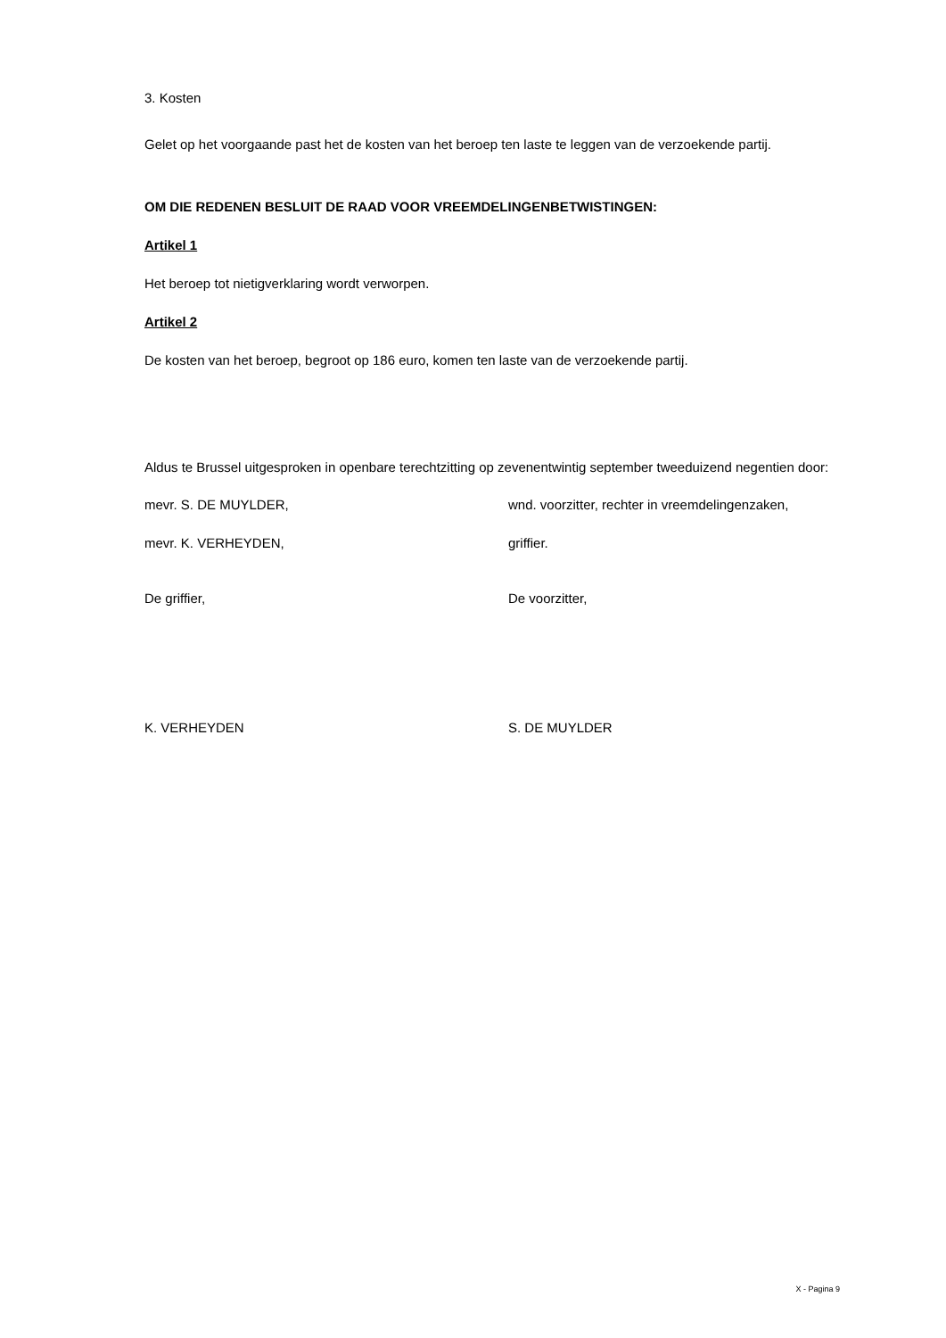3. Kosten
Gelet op het voorgaande past het de kosten van het beroep ten laste te leggen van de verzoekende partij.
OM DIE REDENEN BESLUIT DE RAAD VOOR VREEMDELINGENBETWISTINGEN:
Artikel 1
Het beroep tot nietigverklaring wordt verworpen.
Artikel 2
De kosten van het beroep, begroot op 186 euro, komen ten laste van de verzoekende partij.
Aldus te Brussel uitgesproken in openbare terechtzitting op zevenentwintig september tweeduizend negentien door:
mevr. S. DE MUYLDER, wnd. voorzitter, rechter in vreemdelingenzaken,
mevr. K. VERHEYDEN, griffier.
De griffier, De voorzitter,
K. VERHEYDEN S. DE MUYLDER
X - Pagina 9